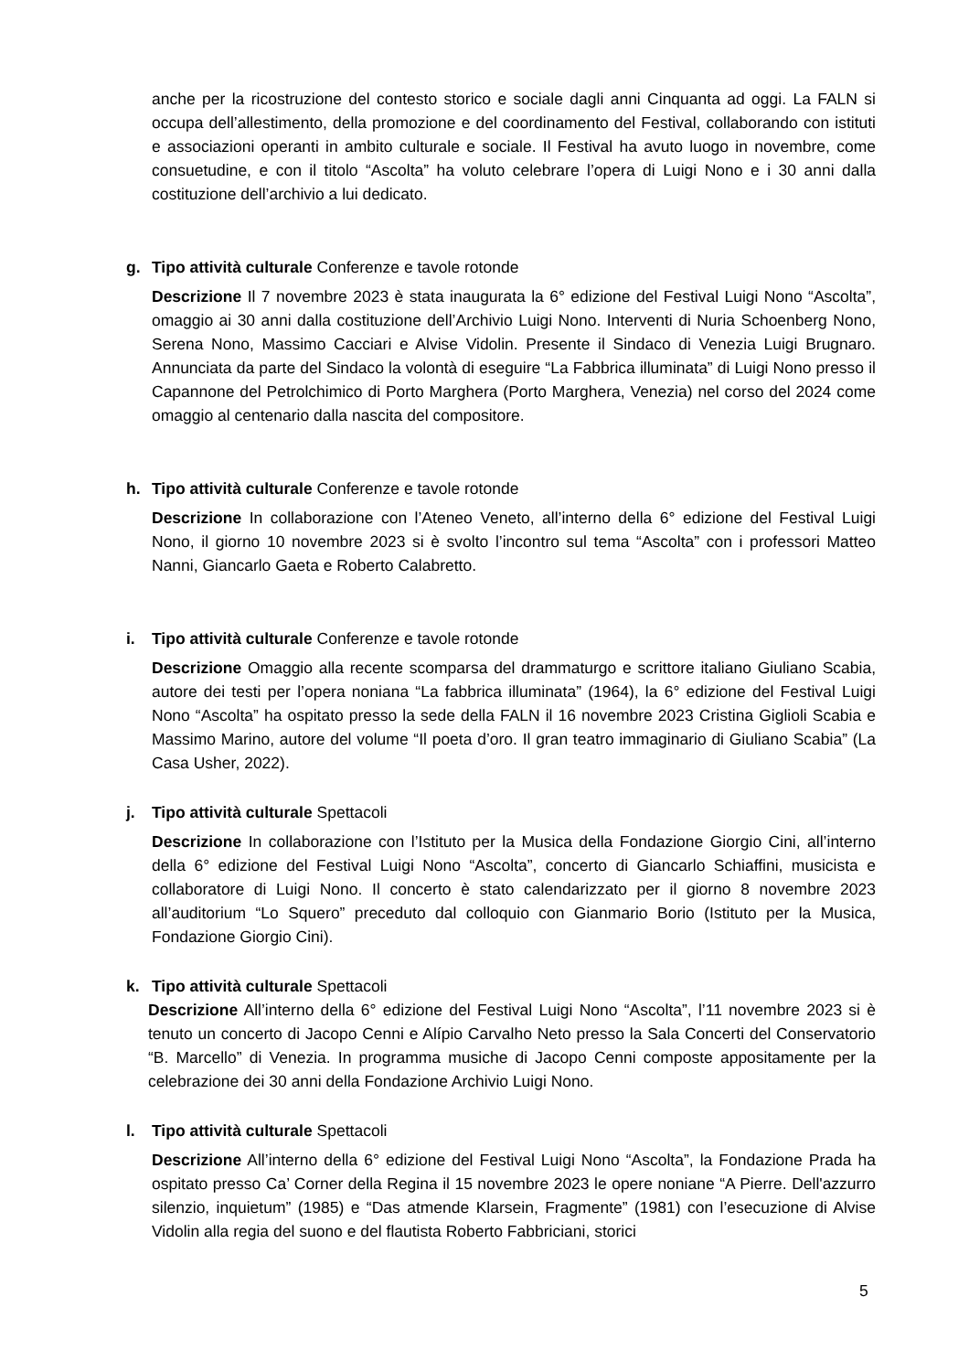anche per la ricostruzione del contesto storico e sociale dagli anni Cinquanta ad oggi. La FALN si occupa dell’allestimento, della promozione e del coordinamento del Festival, collaborando con istituti e associazioni operanti in ambito culturale e sociale. Il Festival ha avuto luogo in novembre, come consuetudine, e con il titolo “Ascolta” ha voluto celebrare l’opera di Luigi Nono e i 30 anni dalla costituzione dell’archivio a lui dedicato.
g. Tipo attività culturale Conferenze e tavole rotonde
Descrizione Il 7 novembre 2023 è stata inaugurata la 6° edizione del Festival Luigi Nono “Ascolta”, omaggio ai 30 anni dalla costituzione dell’Archivio Luigi Nono. Interventi di Nuria Schoenberg Nono, Serena Nono, Massimo Cacciari e Alvise Vidolin. Presente il Sindaco di Venezia Luigi Brugnaro. Annunciata da parte del Sindaco la volontà di eseguire “La Fabbrica illuminata” di Luigi Nono presso il Capannone del Petrolchimico di Porto Marghera (Porto Marghera, Venezia) nel corso del 2024 come omaggio al centenario dalla nascita del compositore.
h. Tipo attività culturale Conferenze e tavole rotonde
Descrizione In collaborazione con l’Ateneo Veneto, all’interno della 6° edizione del Festival Luigi Nono, il giorno 10 novembre 2023 si è svolto l’incontro sul tema “Ascolta” con i professori Matteo Nanni, Giancarlo Gaeta e Roberto Calabretto.
i. Tipo attività culturale Conferenze e tavole rotonde
Descrizione Omaggio alla recente scomparsa del drammaturgo e scrittore italiano Giuliano Scabia, autore dei testi per l’opera noniana “La fabbrica illuminata” (1964), la 6° edizione del Festival Luigi Nono “Ascolta” ha ospitato presso la sede della FALN il 16 novembre 2023 Cristina Giglioli Scabia e Massimo Marino, autore del volume “Il poeta d’oro. Il gran teatro immaginario di Giuliano Scabia” (La Casa Usher, 2022).
j. Tipo attività culturale Spettacoli
Descrizione In collaborazione con l’Istituto per la Musica della Fondazione Giorgio Cini, all’interno della 6° edizione del Festival Luigi Nono “Ascolta”, concerto di Giancarlo Schiaffini, musicista e collaboratore di Luigi Nono. Il concerto è stato calendarizzato per il giorno 8 novembre 2023 all’auditorium “Lo Squero” preceduto dal colloquio con Gianmario Borio (Istituto per la Musica, Fondazione Giorgio Cini).
k. Tipo attività culturale Spettacoli
Descrizione All’interno della 6° edizione del Festival Luigi Nono “Ascolta”, l’11 novembre 2023 si è tenuto un concerto di Jacopo Cenni e Alípio Carvalho Neto presso la Sala Concerti del Conservatorio “B. Marcello” di Venezia. In programma musiche di Jacopo Cenni composte appositamente per la celebrazione dei 30 anni della Fondazione Archivio Luigi Nono.
l. Tipo attività culturale Spettacoli
Descrizione All’interno della 6° edizione del Festival Luigi Nono “Ascolta”, la Fondazione Prada ha ospitato presso Ca’ Corner della Regina il 15 novembre 2023 le opere noniane “A Pierre. Dell'azzurro silenzio, inquietum” (1985) e “Das atmende Klarsein, Fragmente” (1981) con l’esecuzione di Alvise Vidolin alla regia del suono e del flautista Roberto Fabbriciani, storici
5